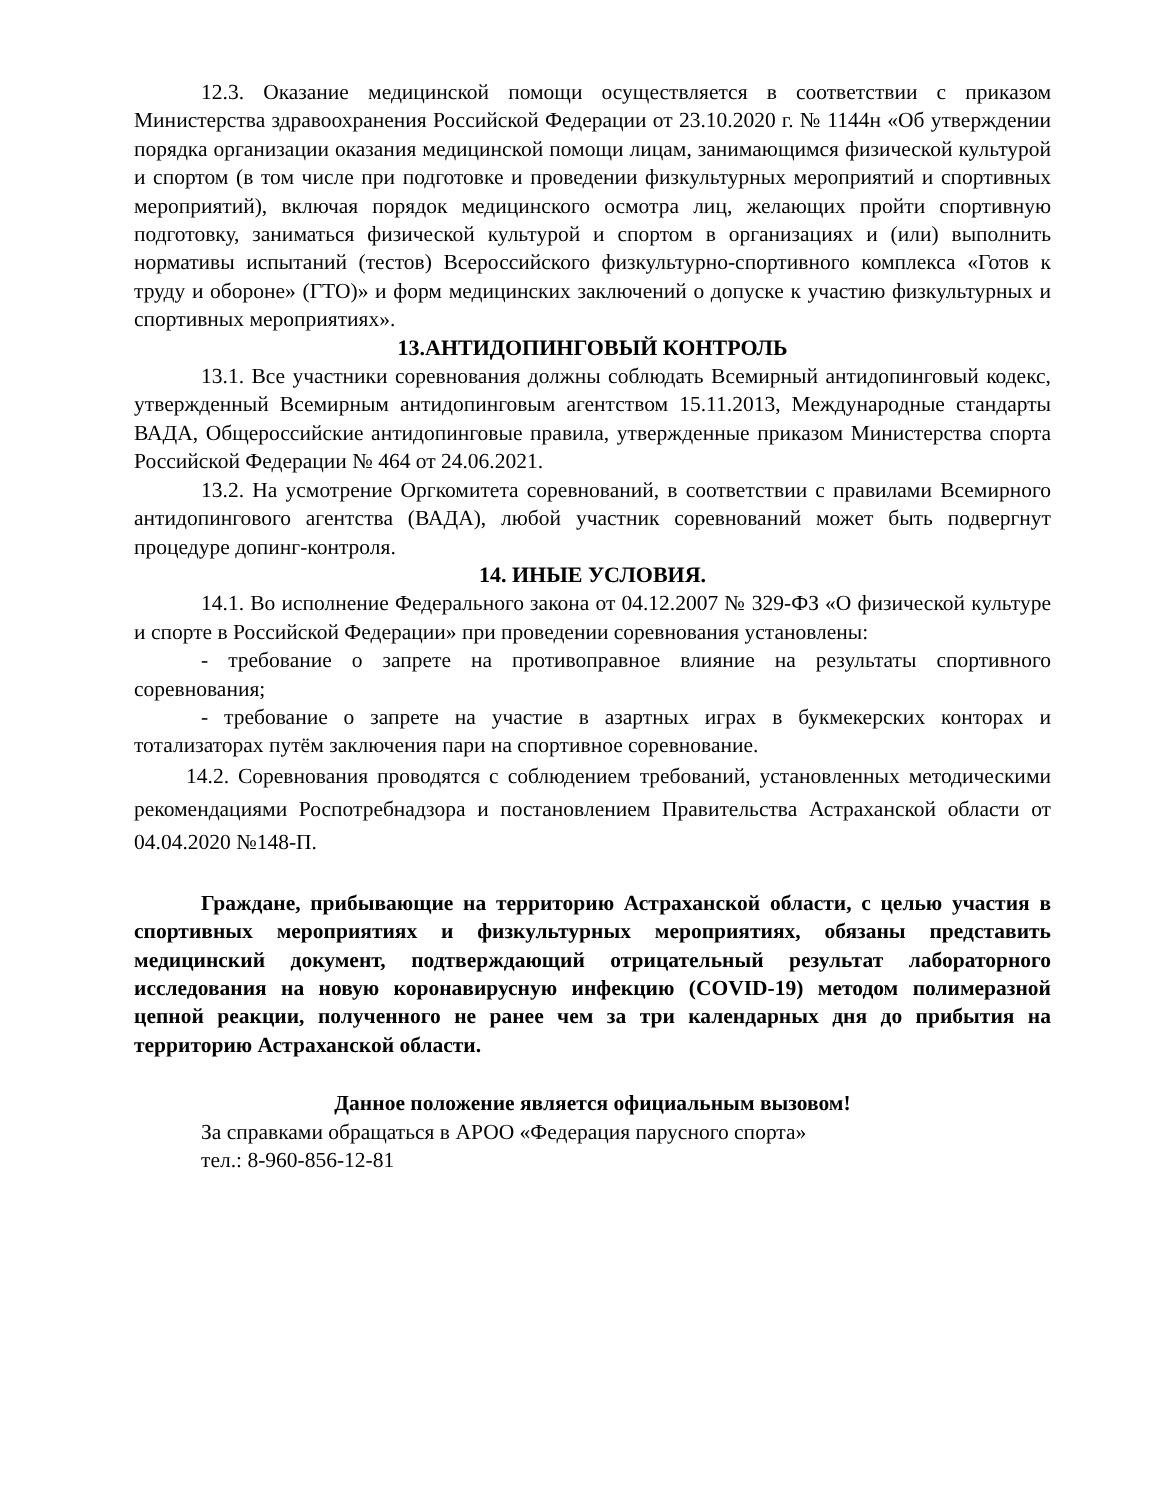12.3. Оказание медицинской помощи осуществляется в соответствии с приказом Министерства здравоохранения Российской Федерации от 23.10.2020 г. № 1144н «Об утверждении порядка организации оказания медицинской помощи лицам, занимающимся физической культурой и спортом (в том числе при подготовке и проведении физкультурных мероприятий и спортивных мероприятий), включая порядок медицинского осмотра лиц, желающих пройти спортивную подготовку, заниматься физической культурой и спортом в организациях и (или) выполнить нормативы испытаний (тестов) Всероссийского физкультурно-спортивного комплекса «Готов к труду и обороне» (ГТО)» и форм медицинских заключений о допуске к участию физкультурных и спортивных мероприятиях».
13.АНТИДОПИНГОВЫЙ КОНТРОЛЬ
13.1. Все участники соревнования должны соблюдать Всемирный антидопинговый кодекс, утвержденный Всемирным антидопинговым агентством 15.11.2013, Международные стандарты ВАДА, Общероссийские антидопинговые правила, утвержденные приказом Министерства спорта Российской Федерации № 464 от 24.06.2021.
13.2. На усмотрение Оргкомитета соревнований, в соответствии с правилами Всемирного антидопингового агентства (ВАДА), любой участник соревнований может быть подвергнут процедуре допинг-контроля.
14. ИНЫЕ УСЛОВИЯ.
14.1. Во исполнение Федерального закона от 04.12.2007 № 329-ФЗ «О физической культуре и спорте в Российской Федерации» при проведении соревнования установлены:
- требование о запрете на противоправное влияние на результаты спортивного соревнования;
- требование о запрете на участие в азартных играх в букмекерских конторах и тотализаторах путём заключения пари на спортивное соревнование.
14.2. Соревнования проводятся с соблюдением требований, установленных методическими рекомендациями Роспотребнадзора и постановлением Правительства Астраханской области от 04.04.2020 №148-П.
Граждане, прибывающие на территорию Астраханской области, с целью участия в спортивных мероприятиях и физкультурных мероприятиях, обязаны представить медицинский документ, подтверждающий отрицательный результат лабораторного исследования на новую коронавирусную инфекцию (COVID-19) методом полимеразной цепной реакции, полученного не ранее чем за три календарных дня до прибытия на территорию Астраханской области.
Данное положение является официальным вызовом!
За справками обращаться в АРОО «Федерация парусного спорта»
тел.: 8-960-856-12-81